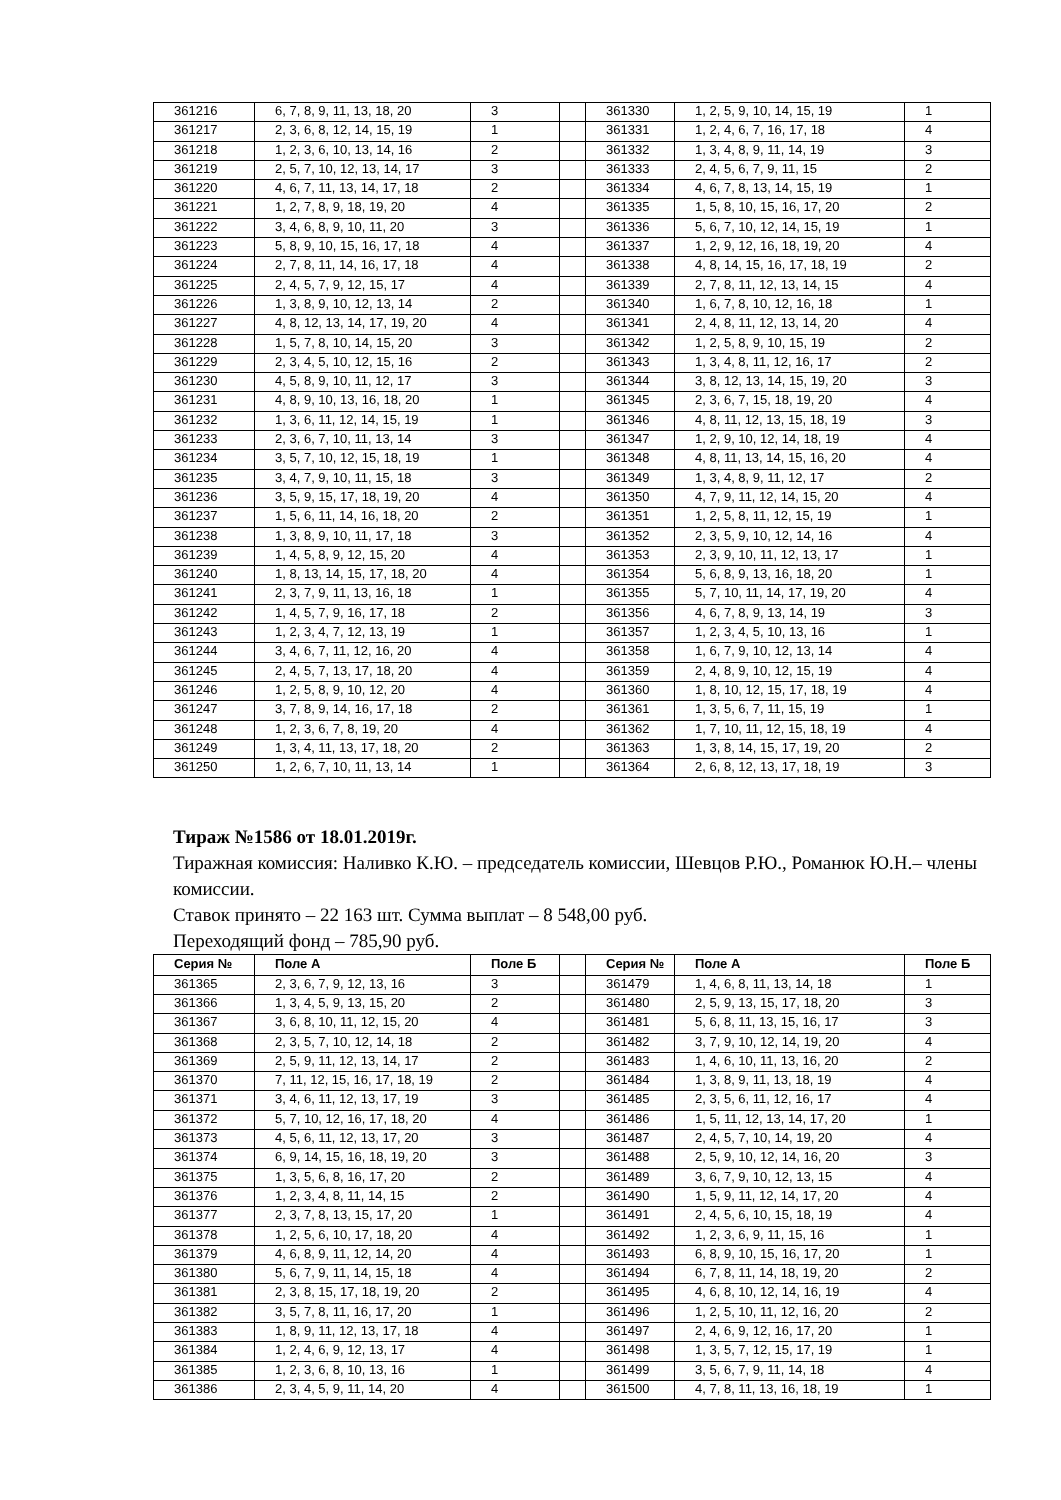| 361216 | 6, 7, 8, 9, 11, 13, 18, 20 | 3 | | 361330 | 1, 2, 5, 9, 10, 14, 15, 19 | 1 |
| 361217 | 2, 3, 6, 8, 12, 14, 15, 19 | 1 | | 361331 | 1, 2, 4, 6, 7, 16, 17, 18 | 4 |
| 361218 | 1, 2, 3, 6, 10, 13, 14, 16 | 2 | | 361332 | 1, 3, 4, 8, 9, 11, 14, 19 | 3 |
| 361219 | 2, 5, 7, 10, 12, 13, 14, 17 | 3 | | 361333 | 2, 4, 5, 6, 7, 9, 11, 15 | 2 |
| 361220 | 4, 6, 7, 11, 13, 14, 17, 18 | 2 | | 361334 | 4, 6, 7, 8, 13, 14, 15, 19 | 1 |
| 361221 | 1, 2, 7, 8, 9, 18, 19, 20 | 4 | | 361335 | 1, 5, 8, 10, 15, 16, 17, 20 | 2 |
| 361222 | 3, 4, 6, 8, 9, 10, 11, 20 | 3 | | 361336 | 5, 6, 7, 10, 12, 14, 15, 19 | 1 |
| 361223 | 5, 8, 9, 10, 15, 16, 17, 18 | 4 | | 361337 | 1, 2, 9, 12, 16, 18, 19, 20 | 4 |
| 361224 | 2, 7, 8, 11, 14, 16, 17, 18 | 4 | | 361338 | 4, 8, 14, 15, 16, 17, 18, 19 | 2 |
| 361225 | 2, 4, 5, 7, 9, 12, 15, 17 | 4 | | 361339 | 2, 7, 8, 11, 12, 13, 14, 15 | 4 |
| 361226 | 1, 3, 8, 9, 10, 12, 13, 14 | 2 | | 361340 | 1, 6, 7, 8, 10, 12, 16, 18 | 1 |
| 361227 | 4, 8, 12, 13, 14, 17, 19, 20 | 4 | | 361341 | 2, 4, 8, 11, 12, 13, 14, 20 | 4 |
| 361228 | 1, 5, 7, 8, 10, 14, 15, 20 | 3 | | 361342 | 1, 2, 5, 8, 9, 10, 15, 19 | 2 |
| 361229 | 2, 3, 4, 5, 10, 12, 15, 16 | 2 | | 361343 | 1, 3, 4, 8, 11, 12, 16, 17 | 2 |
| 361230 | 4, 5, 8, 9, 10, 11, 12, 17 | 3 | | 361344 | 3, 8, 12, 13, 14, 15, 19, 20 | 3 |
| 361231 | 4, 8, 9, 10, 13, 16, 18, 20 | 1 | | 361345 | 2, 3, 6, 7, 15, 18, 19, 20 | 4 |
| 361232 | 1, 3, 6, 11, 12, 14, 15, 19 | 1 | | 361346 | 4, 8, 11, 12, 13, 15, 18, 19 | 3 |
| 361233 | 2, 3, 6, 7, 10, 11, 13, 14 | 3 | | 361347 | 1, 2, 9, 10, 12, 14, 18, 19 | 4 |
| 361234 | 3, 5, 7, 10, 12, 15, 18, 19 | 1 | | 361348 | 4, 8, 11, 13, 14, 15, 16, 20 | 4 |
| 361235 | 3, 4, 7, 9, 10, 11, 15, 18 | 3 | | 361349 | 1, 3, 4, 8, 9, 11, 12, 17 | 2 |
| 361236 | 3, 5, 9, 15, 17, 18, 19, 20 | 4 | | 361350 | 4, 7, 9, 11, 12, 14, 15, 20 | 4 |
| 361237 | 1, 5, 6, 11, 14, 16, 18, 20 | 2 | | 361351 | 1, 2, 5, 8, 11, 12, 15, 19 | 1 |
| 361238 | 1, 3, 8, 9, 10, 11, 17, 18 | 3 | | 361352 | 2, 3, 5, 9, 10, 12, 14, 16 | 4 |
| 361239 | 1, 4, 5, 8, 9, 12, 15, 20 | 4 | | 361353 | 2, 3, 9, 10, 11, 12, 13, 17 | 1 |
| 361240 | 1, 8, 13, 14, 15, 17, 18, 20 | 4 | | 361354 | 5, 6, 8, 9, 13, 16, 18, 20 | 1 |
| 361241 | 2, 3, 7, 9, 11, 13, 16, 18 | 1 | | 361355 | 5, 7, 10, 11, 14, 17, 19, 20 | 4 |
| 361242 | 1, 4, 5, 7, 9, 16, 17, 18 | 2 | | 361356 | 4, 6, 7, 8, 9, 13, 14, 19 | 3 |
| 361243 | 1, 2, 3, 4, 7, 12, 13, 19 | 1 | | 361357 | 1, 2, 3, 4, 5, 10, 13, 16 | 1 |
| 361244 | 3, 4, 6, 7, 11, 12, 16, 20 | 4 | | 361358 | 1, 6, 7, 9, 10, 12, 13, 14 | 4 |
| 361245 | 2, 4, 5, 7, 13, 17, 18, 20 | 4 | | 361359 | 2, 4, 8, 9, 10, 12, 15, 19 | 4 |
| 361246 | 1, 2, 5, 8, 9, 10, 12, 20 | 4 | | 361360 | 1, 8, 10, 12, 15, 17, 18, 19 | 4 |
| 361247 | 3, 7, 8, 9, 14, 16, 17, 18 | 2 | | 361361 | 1, 3, 5, 6, 7, 11, 15, 19 | 1 |
| 361248 | 1, 2, 3, 6, 7, 8, 19, 20 | 4 | | 361362 | 1, 7, 10, 11, 12, 15, 18, 19 | 4 |
| 361249 | 1, 3, 4, 11, 13, 17, 18, 20 | 2 | | 361363 | 1, 3, 8, 14, 15, 17, 19, 20 | 2 |
| 361250 | 1, 2, 6, 7, 10, 11, 13, 14 | 1 | | 361364 | 2, 6, 8, 12, 13, 17, 18, 19 | 3 |
Тираж №1586 от 18.01.2019г.
Тиражная комиссия: Наливко К.Ю. – председатель комиссии, Шевцов Р.Ю., Романюк Ю.Н.– члены комиссии.
Ставок принято – 22 163 шт. Сумма выплат – 8 548,00 руб.
Переходящий фонд – 785,90 руб.
| Серия № | Поле А | Поле Б | | Серия № | Поле А | Поле Б |
| --- | --- | --- | --- | --- | --- | --- |
| 361365 | 2, 3, 6, 7, 9, 12, 13, 16 | 3 | | 361479 | 1, 4, 6, 8, 11, 13, 14, 18 | 1 |
| 361366 | 1, 3, 4, 5, 9, 13, 15, 20 | 2 | | 361480 | 2, 5, 9, 13, 15, 17, 18, 20 | 3 |
| 361367 | 3, 6, 8, 10, 11, 12, 15, 20 | 4 | | 361481 | 5, 6, 8, 11, 13, 15, 16, 17 | 3 |
| 361368 | 2, 3, 5, 7, 10, 12, 14, 18 | 2 | | 361482 | 3, 7, 9, 10, 12, 14, 19, 20 | 4 |
| 361369 | 2, 5, 9, 11, 12, 13, 14, 17 | 2 | | 361483 | 1, 4, 6, 10, 11, 13, 16, 20 | 2 |
| 361370 | 7, 11, 12, 15, 16, 17, 18, 19 | 2 | | 361484 | 1, 3, 8, 9, 11, 13, 18, 19 | 4 |
| 361371 | 3, 4, 6, 11, 12, 13, 17, 19 | 3 | | 361485 | 2, 3, 5, 6, 11, 12, 16, 17 | 4 |
| 361372 | 5, 7, 10, 12, 16, 17, 18, 20 | 4 | | 361486 | 1, 5, 11, 12, 13, 14, 17, 20 | 1 |
| 361373 | 4, 5, 6, 11, 12, 13, 17, 20 | 3 | | 361487 | 2, 4, 5, 7, 10, 14, 19, 20 | 4 |
| 361374 | 6, 9, 14, 15, 16, 18, 19, 20 | 3 | | 361488 | 2, 5, 9, 10, 12, 14, 16, 20 | 3 |
| 361375 | 1, 3, 5, 6, 8, 16, 17, 20 | 2 | | 361489 | 3, 6, 7, 9, 10, 12, 13, 15 | 4 |
| 361376 | 1, 2, 3, 4, 8, 11, 14, 15 | 2 | | 361490 | 1, 5, 9, 11, 12, 14, 17, 20 | 4 |
| 361377 | 2, 3, 7, 8, 13, 15, 17, 20 | 1 | | 361491 | 2, 4, 5, 6, 10, 15, 18, 19 | 4 |
| 361378 | 1, 2, 5, 6, 10, 17, 18, 20 | 4 | | 361492 | 1, 2, 3, 6, 9, 11, 15, 16 | 1 |
| 361379 | 4, 6, 8, 9, 11, 12, 14, 20 | 4 | | 361493 | 6, 8, 9, 10, 15, 16, 17, 20 | 1 |
| 361380 | 5, 6, 7, 9, 11, 14, 15, 18 | 4 | | 361494 | 6, 7, 8, 11, 14, 18, 19, 20 | 2 |
| 361381 | 2, 3, 8, 15, 17, 18, 19, 20 | 2 | | 361495 | 4, 6, 8, 10, 12, 14, 16, 19 | 4 |
| 361382 | 3, 5, 7, 8, 11, 16, 17, 20 | 1 | | 361496 | 1, 2, 5, 10, 11, 12, 16, 20 | 2 |
| 361383 | 1, 8, 9, 11, 12, 13, 17, 18 | 4 | | 361497 | 2, 4, 6, 9, 12, 16, 17, 20 | 1 |
| 361384 | 1, 2, 4, 6, 9, 12, 13, 17 | 4 | | 361498 | 1, 3, 5, 7, 12, 15, 17, 19 | 1 |
| 361385 | 1, 2, 3, 6, 8, 10, 13, 16 | 1 | | 361499 | 3, 5, 6, 7, 9, 11, 14, 18 | 4 |
| 361386 | 2, 3, 4, 5, 9, 11, 14, 20 | 4 | | 361500 | 4, 7, 8, 11, 13, 16, 18, 19 | 1 |